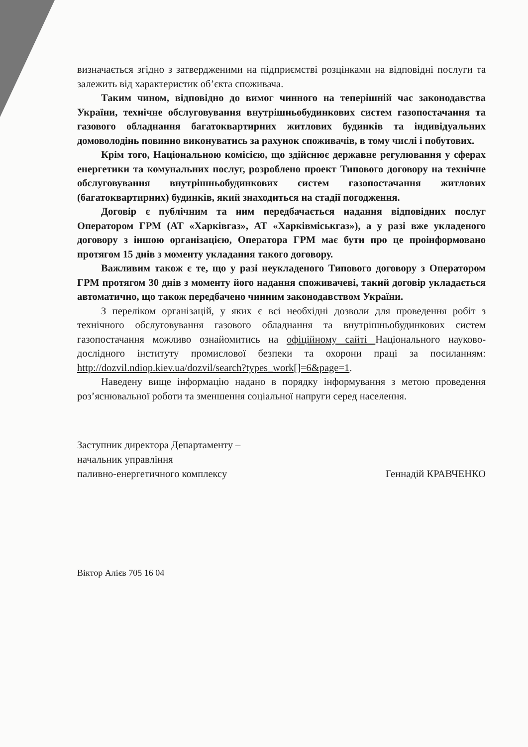визначається згідно з затвердженими на підприємстві розцінками на відповідні послуги та залежить від характеристик об’єкта споживача.
Таким чином, відповідно до вимог чинного на теперішній час законодавства України, технічне обслуговування внутрішньобудинкових систем газопостачання та газового обладнання багатоквартирних житлових будинків та індивідуальних домоволодінь повинно виконуватись за рахунок споживачів, в тому числі і побутових.
Крім того, Національною комісією, що здійснює державне регулювання у сферах енергетики та комунальних послуг, розроблено проект Типового договору на технічне обслуговування внутрішньобудинкових систем газопостачання житлових (багатоквартирних) будинків, який знаходиться на стадії погодження.
Договір є публічним та ним передбачається надання відповідних послуг Оператором ГРМ (АТ «Харківгаз», АТ «Харківміськгаз»), а у разі вже укладеного договору з іншою організацією, Оператора ГРМ має бути про це проінформовано протягом 15 днів з моменту укладання такого договору.
Важливим також є те, що у разі неукладеного Типового договору з Оператором ГРМ протягом 30 днів з моменту його надання споживачеві, такий договір укладається автоматично, що також передбачено чинним законодавством України.
З переліком організацій, у яких є всі необхідні дозволи для проведення робіт з технічного обслуговування газового обладнання та внутрішньобудинкових систем газопостачання можливо ознайомитись на офіційному сайті Національного науково-дослідного інституту промислової безпеки та охорони праці за посиланням: http://dozvil.ndiop.kiev.ua/dozvil/search?types_work[]=6&page=1.
Наведену вище інформацію надано в порядку інформування з метою проведення роз’яснювальної роботи та зменшення соціальної напруги серед населення.
Заступник директора Департаменту –
начальник управління
паливно-енергетичного комплексу
Геннадій КРАВЧЕНКО
Віктор Алієв 705 16 04